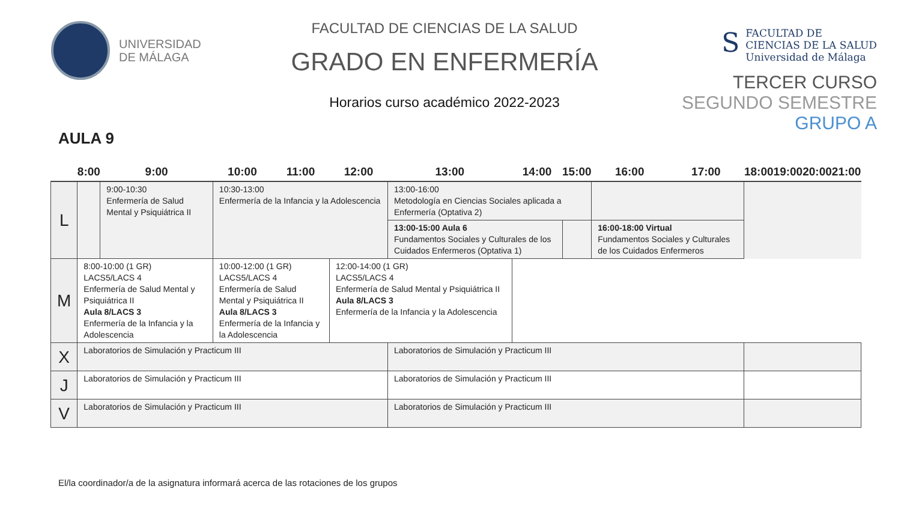UNIVERSIDAD
DE MÁLAGA
FACULTAD DE CIENCIAS DE LA SALUD
GRADO EN ENFERMERÍA
Horarios curso académico 2022-2023
S
FACULTAD DE
CIENCIAS DE LA SALUD
Universidad de Málaga
TERCER CURSO
SEGUNDO SEMESTRE
GRUPO A
AULA 9
| | 8:00 | 9:00 | 10:00 | 11:00 | 12:00 | 13:00 | 14:00 | 15:00 | 16:00 | 17:00 | 18:00 | 19:00 | 20:00 | 21:00 |
| --- | --- | --- | --- | --- | --- | --- | --- | --- | --- | --- | --- | --- | --- | --- |
| L | | 9:00-10:30 Enfermería de Salud Mental y Psiquiátrica II | 10:30-13:00 Enfermería de la Infancia y la Adolescencia | | | 13:00-16:00 Metodología en Ciencias Sociales aplicada a Enfermería (Optativa 2) | | | | | | | | |
| | | | | | | 13:00-15:00 Aula 6 Fundamentos Sociales y Culturales de los Cuidados Enfermeros (Optativa 1) | | | 16:00-18:00 Virtual Fundamentos Sociales y Culturales de los Cuidados Enfermeros | | | | | |
| M | 8:00-10:00 (1 GR) LACS5/LACS 4 Enfermería de Salud Mental y Psiquiátrica II Aula 8/LACS 3 Enfermería de la Infancia y la Adolescencia | | 10:00-12:00 (1 GR) LACS5/LACS 4 Enfermería de Salud Mental y Psiquiátrica II Aula 8/LACS 3 Enfermería de la Infancia y la Adolescencia | | 12:00-14:00 (1 GR) LACS5/LACS 4 Enfermería de Salud Mental y Psiquiátrica II Aula 8/LACS 3 Enfermería de la Infancia y la Adolescencia | | | | | | | | | |
| X | Laboratorios de Simulación y Practicum III | | | | | Laboratorios de Simulación y Practicum III | | | | | | | | |
| J | Laboratorios de Simulación y Practicum III | | | | | Laboratorios de Simulación y Practicum III | | | | | | | | |
| V | Laboratorios de Simulación y Practicum III | | | | | Laboratorios de Simulación y Practicum III | | | | | | | | |
El/la coordinador/a de la asignatura informará acerca de las rotaciones de los grupos